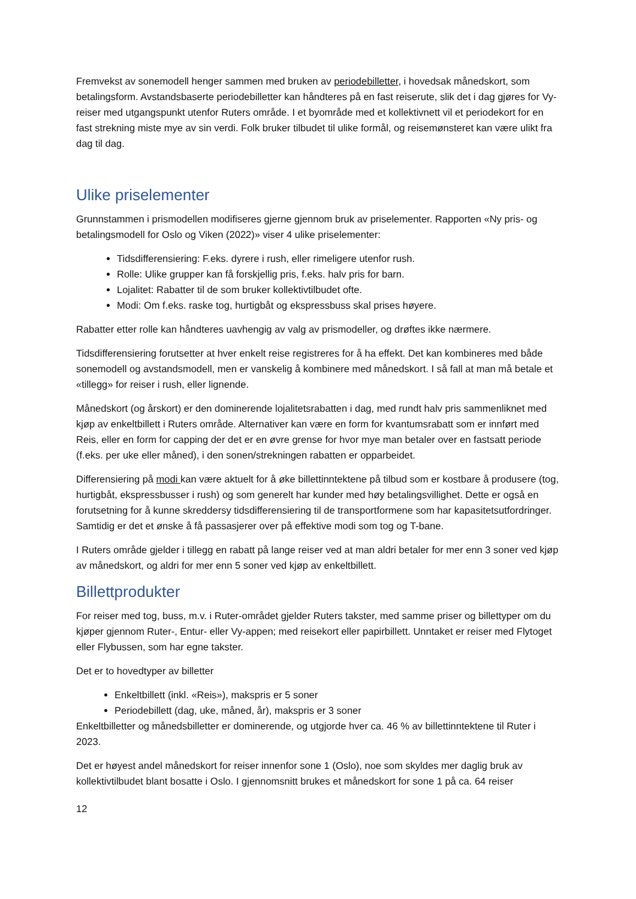Fremvekst av sonemodell henger sammen med bruken av periodebilletter, i hovedsak månedskort, som betalingsform. Avstandsbaserte periodebilletter kan håndteres på en fast reiserute, slik det i dag gjøres for Vy-reiser med utgangspunkt utenfor Ruters område. I et byområde med et kollektivnett vil et periodekort for en fast strekning miste mye av sin verdi. Folk bruker tilbudet til ulike formål, og reisemønsteret kan være ulikt fra dag til dag.
Ulike priselementer
Grunnstammen i prismodellen modifiseres gjerne gjennom bruk av priselementer. Rapporten «Ny pris- og betalingsmodell for Oslo og Viken (2022)» viser 4 ulike priselementer:
Tidsdifferensiering: F.eks. dyrere i rush, eller rimeligere utenfor rush.
Rolle: Ulike grupper kan få forskjellig pris, f.eks. halv pris for barn.
Lojalitet: Rabatter til de som bruker kollektivtilbudet ofte.
Modi: Om f.eks. raske tog, hurtigbåt og ekspressbuss skal prises høyere.
Rabatter etter rolle kan håndteres uavhengig av valg av prismodeller, og drøftes ikke nærmere.
Tidsdifferensiering forutsetter at hver enkelt reise registreres for å ha effekt. Det kan kombineres med både sonemodell og avstandsmodell, men er vanskelig å kombinere med månedskort. I så fall at man må betale et «tillegg» for reiser i rush, eller lignende.
Månedskort (og årskort) er den dominerende lojalitetsrabatten i dag, med rundt halv pris sammenliknet med kjøp av enkeltbillett i Ruters område. Alternativer kan være en form for kvantumsrabatt som er innført med Reis, eller en form for capping der det er en øvre grense for hvor mye man betaler over en fastsatt periode (f.eks. per uke eller måned), i den sonen/strekningen rabatten er opparbeidet.
Differensiering på modi kan være aktuelt for å øke billettinntektene på tilbud som er kostbare å produsere (tog, hurtigbåt, ekspressbusser i rush) og som generelt har kunder med høy betalingsvillighet. Dette er også en forutsetning for å kunne skreddersy tidsdifferensiering til de transportformene som har kapasitetsutfordringer. Samtidig er det et ønske å få passasjerer over på effektive modi som tog og T-bane.
I Ruters område gjelder i tillegg en rabatt på lange reiser ved at man aldri betaler for mer enn 3 soner ved kjøp av månedskort, og aldri for mer enn 5 soner ved kjøp av enkeltbillett.
Billettprodukter
For reiser med tog, buss, m.v. i Ruter-området gjelder Ruters takster, med samme priser og billettyper om du kjøper gjennom Ruter-, Entur- eller Vy-appen; med reisekort eller papirbillett. Unntaket er reiser med Flytoget eller Flybussen, som har egne takster.
Det er to hovedtyper av billetter
Enkeltbillett (inkl. «Reis»), makspris er 5 soner
Periodebillett (dag, uke, måned, år), makspris er 3 soner
Enkeltbilletter og månedsbilletter er dominerende, og utgjorde hver ca. 46 % av billettinntektene til Ruter i 2023.
Det er høyest andel månedskort for reiser innenfor sone 1 (Oslo), noe som skyldes mer daglig bruk av kollektivtilbudet blant bosatte i Oslo. I gjennomsnitt brukes et månedskort for sone 1 på ca. 64 reiser
12